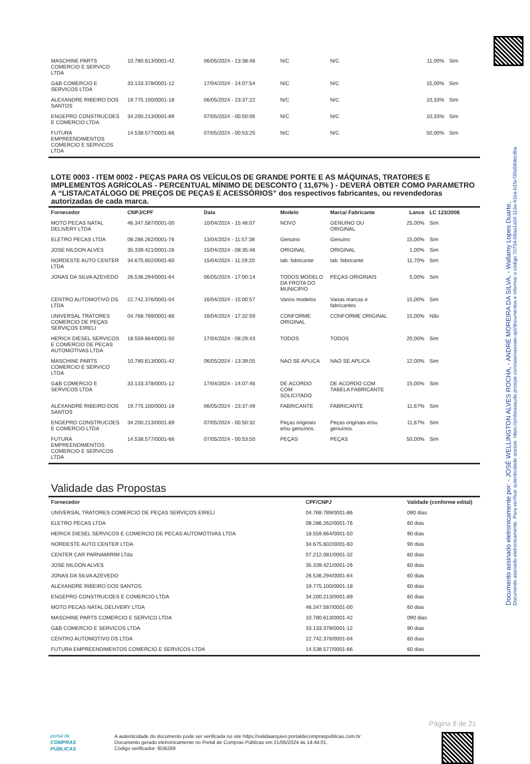Documento assinado eletronicamente por: - JOSÉ WELLINGTON ALVES ROCHA, - ANDRÉ MOREIRA DA SILVA, - Wallamy Lopes Duarte,
Documento assinado eletronicamente. Para verificar autenticidade acesse: https://pmboasaude.prosipe.com/assinaexato-api/documentos e informar o código 70754-08aa1a04-113a-41ba-b1fa-f30a58decdba
| MASCHINE PARTS COMERCIO E SERVICO LTDA | 10.780.613/0001-42 | 06/05/2024 - 13:38:46 | N/C | N/C | 11,00% | Sim |
| G&B COMERCIO E SERVICOS LTDA | 33.133.378/0001-12 | 17/04/2024 - 14:07:54 | N/C | N/C | 15,00% | Sim |
| ALEXANDRE RIBEIRO DOS SANTOS | 19.775.100/0001-18 | 06/05/2024 - 23:37:22 | N/C | N/C | 10,33% | Sim |
| ENGEPRO CONSTRUCOES E COMERCIO LTDA | 34.200.213/0001-89 | 07/05/2024 - 00:50:06 | N/C | N/C | 10,33% | Sim |
| FUTURA EMPREENDIMENTOS COMERCIO E SERVICOS LTDA | 14.538.577/0001-66 | 07/05/2024 - 00:53:25 | N/C | N/C | 50,00% | Sim |
LOTE 0003 - ITEM 0002 - PEÇAS PARA OS VEÍCULOS DE GRANDE PORTE E AS MÁQUINAS, TRATORES E IMPLEMENTOS AGRÍCOLAS - PERCENTUAL MÍNIMO DE DESCONTO ( 11,67% ) - DEVERÁ OBTER COMO PARAMETRO A “LISTA/CATÁLOGO DE PREÇOS DE PEÇAS E ACESSÓRIOS” dos respectivos fabricantes, ou revendedoras autorizadas de cada marca.
| Fornecedor | CNPJ/CPF | Data | Modelo | Marca/ Fabricante | Lance | LC 123/2006 |
| --- | --- | --- | --- | --- | --- | --- |
| MOTO PECAS NATAL DELIVERY LTDA | 46.347.587/0001-00 | 10/04/2024 - 15:46:07 | NOVO | GENUINO OU ORIGINAL | 25,00% | Sim |
| ELETRO PECAS LTDA | 08.286.262/0001-76 | 13/04/2024 - 11:57:38 | Genuino | Genuino | 15,00% | Sim |
| JOSE NILDON ALVES | 35.339.421/0001-26 | 15/04/2024 - 08:35:46 | ORIGINAL | ORIGINAL | 1,00% | Sim |
| NORDESTE AUTO CENTER LTDA | 34.675.602/0001-60 | 15/04/2024 - 11:29:20 | tab. fabricante | tab. fabricante | 11,70% | Sim |
| JONAS DA SILVA AZEVEDO | 26.536.294/0001-64 | 06/05/2024 - 17:00:14 | TODOS MODELO DA FROTA DO MUNICIPIO | PEÇAS ORIGINAIS | 5,00% | Sim |
| CENTRO AUTOMOTIVO DS LTDA | 22.742.376/0001-04 | 16/04/2024 - 15:00:57 | Varios modelos | Varias marcas e fabricantes | 15,00% | Sim |
| UNIVERSAL TRATORES COMERCIO DE PEÇAS SERVIÇOS EIRELI | 04.768.789/0001-86 | 16/04/2024 - 17:32:59 | CONFORME ORIGINAL | CONFORME ORIGINAL | 15,00% | Não |
| HERICK DIESEL SERVICOS E COMERCIO DE PECAS AUTOMOTIVAS LTDA | 18.559.664/0001-50 | 17/04/2024 - 08:29:43 | TODOS | TODOS | 20,00% | Sim |
| MASCHINE PARTS COMERCIO E SERVICO LTDA | 10.780.613/0001-42 | 06/05/2024 - 13:39:05 | NAO SE APLICA | NAO SE APLICA | 12,00% | Sim |
| G&B COMERCIO E SERVICOS LTDA | 33.133.378/0001-12 | 17/04/2024 - 14:07:46 | DE ACORDO COM SOLICITADO | DE ACORDO COM TABELA FABRICANTE | 15,00% | Sim |
| ALEXANDRE RIBEIRO DOS SANTOS | 19.775.100/0001-18 | 06/05/2024 - 23:37:49 | FABRICANTE | FABRICANTE | 11,67% | Sim |
| ENGEPRO CONSTRUCOES E COMERCIO LTDA | 34.200.213/0001-89 | 07/05/2024 - 00:50:32 | Peças originais e/ou genuínos. | Peças originais e/ou genuínos. | 11,67% | Sim |
| FUTURA EMPREENDIMENTOS COMERCIO E SERVICOS LTDA | 14.538.577/0001-66 | 07/05/2024 - 00:53:50 | PEÇAS | PEÇAS | 50,00% | Sim |
Validade das Propostas
| Fornecedor | CPF/CNPJ | Validade (conforme edital) |
| --- | --- | --- |
| UNIVERSAL TRATORES COMERCIO DE PEÇAS SERVIÇOS EIRELI | 04.768.789/0001-86 | 090 dias |
| ELETRO PECAS LTDA | 08.286.262/0001-76 | 60 dias |
| HERICK DIESEL SERVICOS E COMERCIO DE PECAS AUTOMOTIVAS LTDA | 18.559.664/0001-50 | 90 dias |
| NORDESTE AUTO CENTER LTDA | 34.675.602/0001-60 | 90 dias |
| CENTER CAR PARNAMIRIM LTda | 07.212.081/0001-32 | 60 dias |
| JOSE NILDON ALVES | 35.339.421/0001-26 | 60 dias |
| JONAS DA SILVA AZEVEDO | 26.536.294/0001-64 | 60 dias |
| ALEXANDRE RIBEIRO DOS SANTOS | 19.775.100/0001-18 | 60 dias |
| ENGEPRO CONSTRUCOES E COMERCIO LTDA | 34.200.213/0001-89 | 60 dias |
| MOTO PECAS NATAL DELIVERY LTDA | 46.347.587/0001-00 | 60 dias |
| MASCHINE PARTS COMERCIO E SERVICO LTDA | 10.780.613/0001-42 | 090 dias |
| G&B COMERCIO E SERVICOS LTDA | 33.133.378/0001-12 | 90 dias |
| CENTRO AUTOMOTIVO DS LTDA | 22.742.376/0001-04 | 60 dias |
| FUTURA EMPREENDIMENTOS COMERCIO E SERVICOS LTDA | 14.538.577/0001-66 | 60 dias |
Página 8 de 21
portal de
COMPRAS
PÚBLICAS
A autenticidade do documento pode ser verificada no site https://validaarquivo.portaldecompraspublicas.com.br
Documento gerado eletronicamente no Portal de Compras Públicas em 21/05/2024 às 14:44:01.
Código verificador: 8DB269